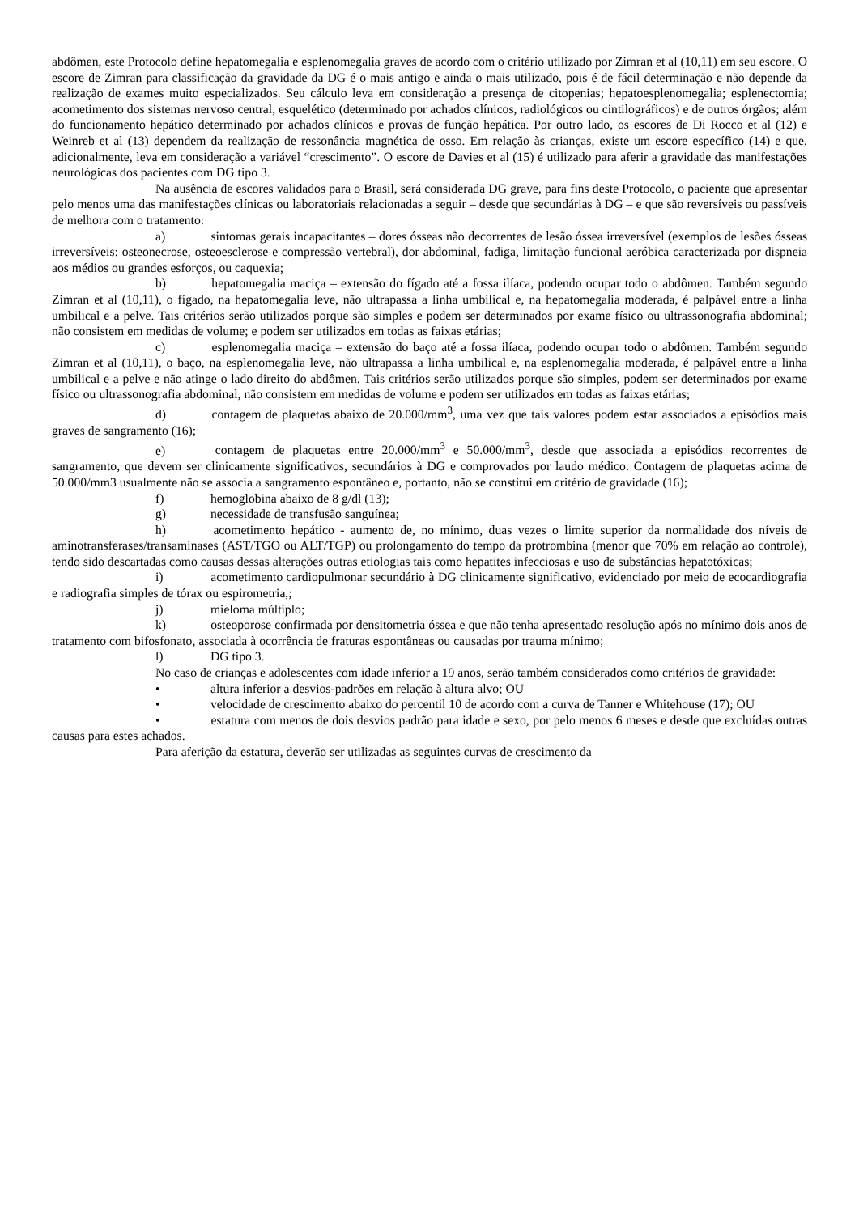abdômen, este Protocolo define hepatomegalia e esplenomegalia graves de acordo com o critério utilizado por Zimran et al (10,11) em seu escore. O escore de Zimran para classificação da gravidade da DG é o mais antigo e ainda o mais utilizado, pois é de fácil determinação e não depende da realização de exames muito especializados. Seu cálculo leva em consideração a presença de citopenias; hepatoesplenomegalia; esplenectomia; acometimento dos sistemas nervoso central, esquelético (determinado por achados clínicos, radiológicos ou cintilográficos) e de outros órgãos; além do funcionamento hepático determinado por achados clínicos e provas de função hepática. Por outro lado, os escores de Di Rocco et al (12) e Weinreb et al (13) dependem da realização de ressonância magnética de osso. Em relação às crianças, existe um escore específico (14) e que, adicionalmente, leva em consideração a variável “crescimento”. O escore de Davies et al (15) é utilizado para aferir a gravidade das manifestações neurológicas dos pacientes com DG tipo 3.
Na ausência de escores validados para o Brasil, será considerada DG grave, para fins deste Protocolo, o paciente que apresentar pelo menos uma das manifestações clínicas ou laboratoriais relacionadas a seguir – desde que secundárias à DG – e que são reversíveis ou passíveis de melhora com o tratamento:
a) sintomas gerais incapacitantes – dores ósseas não decorrentes de lesão óssea irreversível (exemplos de lesões ósseas irreversíveis: osteonecrose, osteoesclerose e compressão vertebral), dor abdominal, fadiga, limitação funcional aeróbica caracterizada por dispneia aos médios ou grandes esforços, ou caquexia;
b) hepatomegalia maciça – extensão do fígado até a fossa ilíaca, podendo ocupar todo o abdômen. Também segundo Zimran et al (10,11), o fígado, na hepatomegalia leve, não ultrapassa a linha umbilical e, na hepatomegalia moderada, é palpável entre a linha umbilical e a pelve. Tais critérios serão utilizados porque são simples e podem ser determinados por exame físico ou ultrassonografia abdominal; não consistem em medidas de volume; e podem ser utilizados em todas as faixas etárias;
c) esplenomegalia maciça – extensão do baço até a fossa ilíaca, podendo ocupar todo o abdômen. Também segundo Zimran et al (10,11), o baço, na esplenomegalia leve, não ultrapassa a linha umbilical e, na esplenomegalia moderada, é palpável entre a linha umbilical e a pelve e não atinge o lado direito do abdômen. Tais critérios serão utilizados porque são simples, podem ser determinados por exame físico ou ultrassonografia abdominal, não consistem em medidas de volume e podem ser utilizados em todas as faixas etárias;
d) contagem de plaquetas abaixo de 20.000/mm<sup>3</sup>, uma vez que tais valores podem estar associados a episódios mais graves de sangramento (16);
e) contagem de plaquetas entre 20.000/mm<sup>3</sup> e 50.000/mm<sup>3</sup>, desde que associada a episódios recorrentes de sangramento, que devem ser clinicamente significativos, secundários à DG e comprovados por laudo médico. Contagem de plaquetas acima de 50.000/mm3 usualmente não se associa a sangramento espontâneo e, portanto, não se constitui em critério de gravidade (16);
f) hemoglobina abaixo de 8 g/dl (13);
g) necessidade de transfusão sanguínea;
h) acometimento hepático - aumento de, no mínimo, duas vezes o limite superior da normalidade dos níveis de aminotransferases/transaminases (AST/TGO ou ALT/TGP) ou prolongamento do tempo da protrombina (menor que 70% em relação ao controle), tendo sido descartadas como causas dessas alterações outras etiologias tais como hepatites infecciosas e uso de substâncias hepatotóxicas;
i) acometimento cardiopulmonar secundário à DG clinicamente significativo, evidenciado por meio de ecocardiografia e radiografia simples de tórax ou espirometria,;
j) mieloma múltiplo;
k) osteoporose confirmada por densitometria óssea e que não tenha apresentado resolução após no mínimo dois anos de tratamento com bifosfonato, associada à ocorrência de fraturas espontâneas ou causadas por trauma mínimo;
l) DG tipo 3.
No caso de crianças e adolescentes com idade inferior a 19 anos, serão também considerados como critérios de gravidade:
• altura inferior a desvios-padrões em relação à altura alvo; OU
• velocidade de crescimento abaixo do percentil 10 de acordo com a curva de Tanner e Whitehouse (17); OU
• estatura com menos de dois desvios padrão para idade e sexo, por pelo menos 6 meses e desde que excluídas outras causas para estes achados.
Para aferição da estatura, deverão ser utilizadas as seguintes curvas de crescimento da